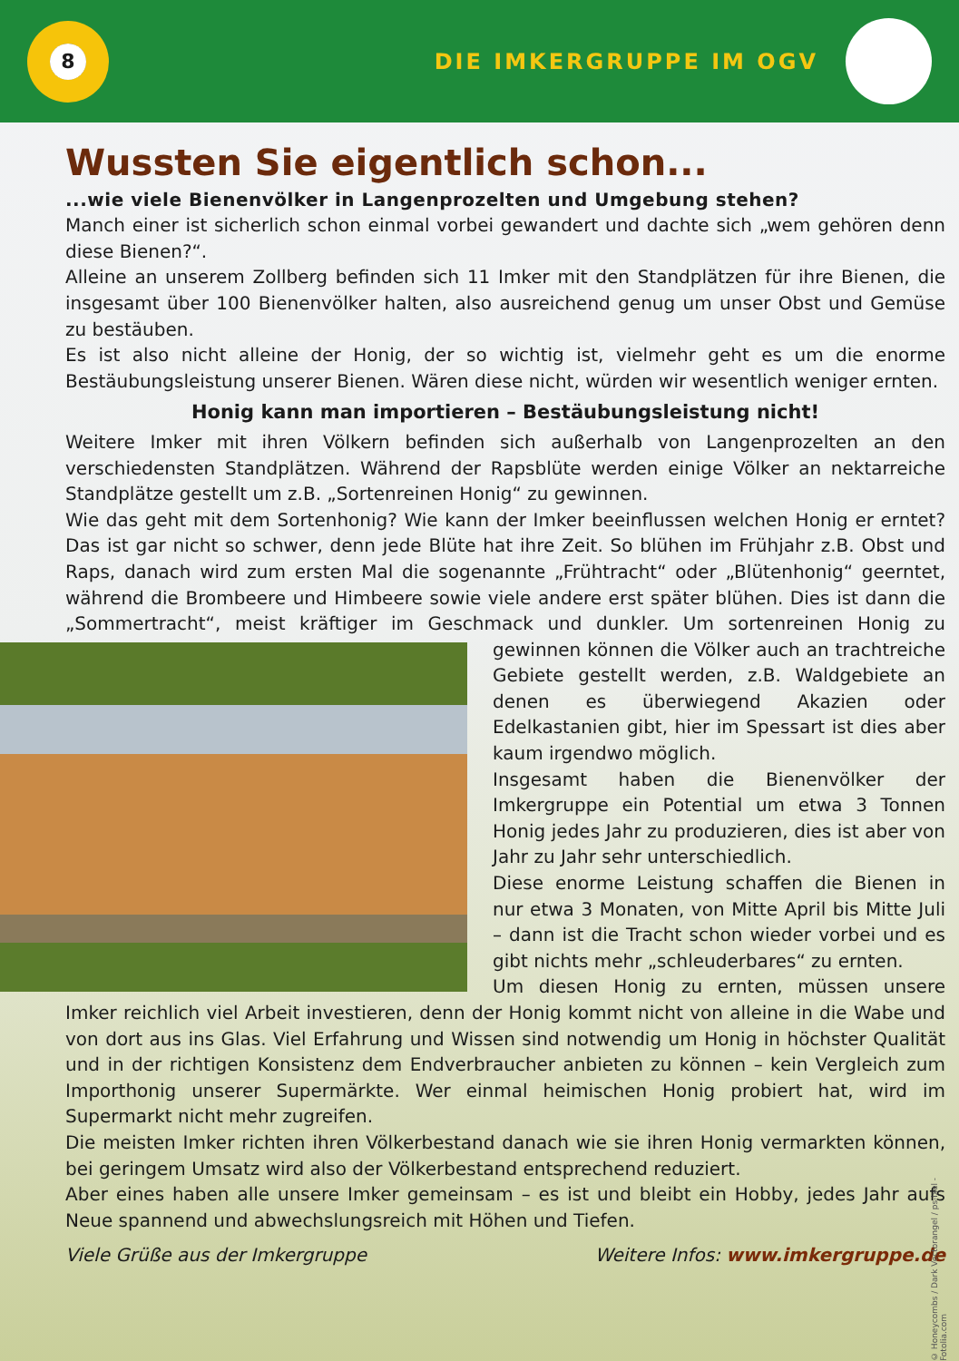8
DIE IMKERGRUPPE IM OGV
Wussten Sie eigentlich schon...
...wie viele Bienenvölker in Langenprozelten und Umgebung stehen?
Manch einer ist sicherlich schon einmal vorbei gewandert und dachte sich „wem gehören denn diese Bienen?“.
Alleine an unserem Zollberg befinden sich 11 Imker mit den Standplätzen für ihre Bienen, die insgesamt über 100 Bienenvölker halten, also ausreichend genug um unser Obst und Gemüse zu bestäuben.
Es ist also nicht alleine der Honig, der so wichtig ist, vielmehr geht es um die enorme Bestäubungsleistung unserer Bienen. Wären diese nicht, würden wir wesentlich weniger ernten.
Honig kann man importieren – Bestäubungsleistung nicht!
Weitere Imker mit ihren Völkern befinden sich außerhalb von Langenprozelten an den verschiedensten Standplätzen. Während der Rapsblüte werden einige Völker an nektarreiche Standplätze gestellt um z.B. „Sortenreinen Honig“ zu gewinnen.
Wie das geht mit dem Sortenhonig? Wie kann der Imker beeinflussen welchen Honig er erntet? Das ist gar nicht so schwer, denn jede Blüte hat ihre Zeit. So blühen im Frühjahr z.B. Obst und Raps, danach wird zum ersten Mal die sogenannte „Frühtracht“ oder „Blütenhonig“ geerntet, während die Brombeere und Himbeere sowie viele andere erst später blühen. Dies ist dann die „Sommertracht“, meist kräftiger im Geschmack und dunkler. Um sortenreinen Honig zu gewinnen können die Völker auch an trachtreiche Gebiete gestellt werden, z.B. Waldgebiete an denen es überwiegend Akazien oder Edelkastanien gibt, hier im Spessart ist dies aber kaum irgendwo möglich.
Insgesamt haben die Bienenvölker der Imkergruppe ein Potential um etwa 3 Tonnen Honig jedes Jahr zu produzieren, dies ist aber von Jahr zu Jahr sehr unterschiedlich.
Diese enorme Leistung schaffen die Bienen in nur etwa 3 Monaten, von Mitte April bis Mitte Juli – dann ist die Tracht schon wieder vorbei und es gibt nichts mehr „schleuderbares“ zu ernten.
Um diesen Honig zu ernten, müssen unsere Imker reichlich viel Arbeit investieren, denn der Honig kommt nicht von alleine in die Wabe und von dort aus ins Glas. Viel Erfahrung und Wissen sind notwendig um Honig in höchster Qualität und in der richtigen Konsistenz dem Endverbraucher anbieten zu können – kein Vergleich zum Importhonig unserer Supermärkte. Wer einmal heimischen Honig probiert hat, wird im Supermarkt nicht mehr zugreifen.
Die meisten Imker richten ihren Völkerbestand danach wie sie ihren Honig vermarkten können, bei geringem Umsatz wird also der Völkerbestand entsprechend reduziert.
Aber eines haben alle unsere Imker gemeinsam – es ist und bleibt ein Hobby, jedes Jahr aufs Neue spannend und abwechslungsreich mit Höhen und Tiefen.
Viele Grüße aus der Imkergruppe Weitere Infos: www.imkergruppe.de
© Honeycombs / Dark Vectorangel / ps-ixel - Fotolia.com